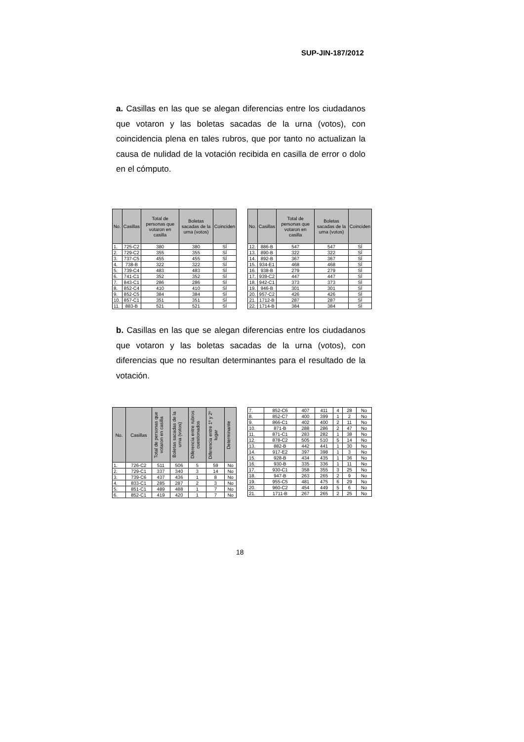SUP-JIN-187/2012
a. Casillas en las que se alegan diferencias entre los ciudadanos que votaron y las boletas sacadas de la urna (votos), con coincidencia plena en tales rubros, que por tanto no actualizan la causa de nulidad de la votación recibida en casilla de error o dolo en el cómputo.
| No. | Casillas | Total de personas que votaron en casilla | Boletas sacadas de la urna (votos) | Coinciden |
| --- | --- | --- | --- | --- |
| 1. | 725-C2 | 380 | 380 | SÍ |
| 2. | 729-C2 | 355 | 355 | SÍ |
| 3. | 737-C5 | 455 | 455 | SÍ |
| 4. | 738-B | 322 | 322 | SÍ |
| 5. | 739-C4 | 483 | 483 | SÍ |
| 6. | 741-C1 | 352 | 352 | SÍ |
| 7. | 843-C1 | 286 | 286 | SÍ |
| 8. | 852-C4 | 410 | 410 | SÍ |
| 9. | 852-C5 | 384 | 384 | SÍ |
| 10. | 857-C1 | 351 | 351 | SÍ |
| 11. | 883-B | 521 | 521 | SÍ |
| No. | Casillas | Total de personas que votaron en casilla | Boletas sacadas de la urna (votos) | Coinciden |
| --- | --- | --- | --- | --- |
| 12. | 886-B | 547 | 547 | SÍ |
| 13. | 890-B | 322 | 322 | SÍ |
| 14. | 892-B | 367 | 367 | SÍ |
| 15. | 934-E1 | 468 | 468 | SÍ |
| 16. | 938-B | 279 | 279 | SÍ |
| 17. | 939-C2 | 447 | 447 | SÍ |
| 18. | 942-C1 | 373 | 373 | SÍ |
| 19. | 946-B | 301 | 301 | SÍ |
| 20. | 957-C2 | 426 | 426 | SÍ |
| 21. | 1712-B | 287 | 287 | SÍ |
| 22. | 1714-B | 384 | 384 | SÍ |
b. Casillas en las que se alegan diferencias entre los ciudadanos que votaron y las boletas sacadas de la urna (votos), con diferencias que no resultan determinantes para el resultado de la votación.
| No. | Casillas | Total de personas que votaron en casilla | Boletas sacadas de la urna (votos) | Diferencia entre rubros cuestionados | Diferencia entre 1º y 2º lugar | Determinante |
| --- | --- | --- | --- | --- | --- | --- |
| 1. | 726-C2 | 511 | 506 | 5 | 59 | No |
| 2. | 729-C1 | 337 | 340 | 3 | 14 | No |
| 3. | 739-C6 | 437 | 436 | 1 | 8 | No |
| 4. | 833-C1 | 285 | 287 | 2 | 3 | No |
| 5. | 851-C1 | 489 | 488 | 1 | 7 | No |
| 6. | 852-C1 | 419 | 420 | 1 | 7 | No |
| 7. | 852-C6 | 407 | 411 | 4 | 28 | No |
| 8. | 852-C7 | 400 | 399 | 1 | 2 | No |
| 9. | 866-C1 | 402 | 400 | 2 | 11 | No |
| 10. | 871-B | 288 | 286 | 2 | 47 | No |
| 11. | 871-C1 | 283 | 282 | 1 | 38 | No |
| 12. | 878-C2 | 505 | 510 | 5 | 14 | No |
| 13. | 882-B | 442 | 441 | 1 | 30 | No |
| 14. | 917-E2 | 397 | 398 | 1 | 3 | No |
| 15. | 928-B | 434 | 435 | 1 | 36 | No |
| 16. | 930-B | 335 | 336 | 1 | 11 | No |
| 17. | 930-C1 | 358 | 355 | 3 | 25 | No |
| 18. | 947-B | 263 | 265 | 2 | 9 | No |
| 19. | 955-C5 | 481 | 475 | 6 | 29 | No |
| 20. | 960-C2 | 454 | 449 | 5 | 6 | No |
| 21. | 1711-B | 267 | 265 | 2 | 25 | No |
18